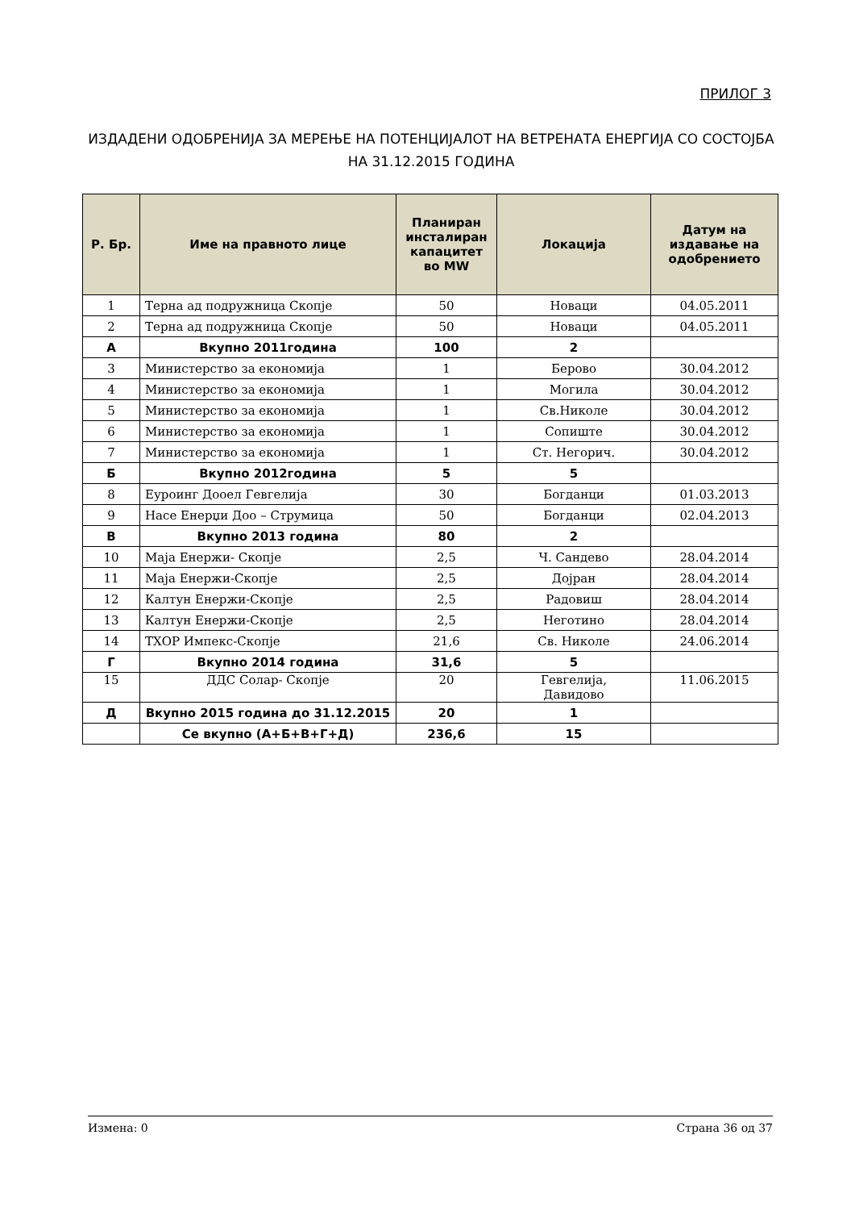ПРИЛОГ 3
ИЗДАДЕНИ ОДОБРЕНИЈА ЗА МЕРЕЊЕ НА ПОТЕНЦИЈАЛОТ НА ВЕТРЕНАТА ЕНЕРГИЈА СО СОСТОЈБА НА 31.12.2015 ГОДИНА
| Р. Бр. | Име на правното лице | Планиран инсталиран капацитет во MW | Локација | Датум на издавање на одобрението |
| --- | --- | --- | --- | --- |
| 1 | Терна ад подружница Скопје | 50 | Новаци | 04.05.2011 |
| 2 | Терна ад подружница Скопје | 50 | Новаци | 04.05.2011 |
| А | Вкупно 2011година | 100 | 2 | |
| 3 | Министерство за економија | 1 | Берово | 30.04.2012 |
| 4 | Министерство за економија | 1 | Могила | 30.04.2012 |
| 5 | Министерство за економија | 1 | Св.Николе | 30.04.2012 |
| 6 | Министерство за економија | 1 | Сопиште | 30.04.2012 |
| 7 | Министерство за економија | 1 | Ст. Негорич. | 30.04.2012 |
| Б | Вкупно 2012година | 5 | 5 | |
| 8 | Еуроинг Дооел Гевгелија | 30 | Богданци | 01.03.2013 |
| 9 | Насе Енерџи Доо – Струмица | 50 | Богданци | 02.04.2013 |
| В | Вкупно 2013 година | 80 | 2 | |
| 10 | Маја Енержи- Скопје | 2,5 | Ч. Сандево | 28.04.2014 |
| 11 | Маја Енержи-Скопје | 2,5 | Дојран | 28.04.2014 |
| 12 | Калтун Енержи-Скопје | 2,5 | Радовиш | 28.04.2014 |
| 13 | Калтун Енержи-Скопје | 2,5 | Неготино | 28.04.2014 |
| 14 | ТХОР Импекс-Скопје | 21,6 | Св. Николе | 24.06.2014 |
| Г | Вкупно 2014 година | 31,6 | 5 | |
| 15 | ДДС Солар- Скопје | 20 | Гевгелија, Давидово | 11.06.2015 |
| Д | Вкупно 2015 година до 31.12.2015 | 20 | 1 | |
| | Се вкупно (А+Б+В+Г+Д) | 236,6 | 15 | |
Измена: 0 Страна 36 од 37